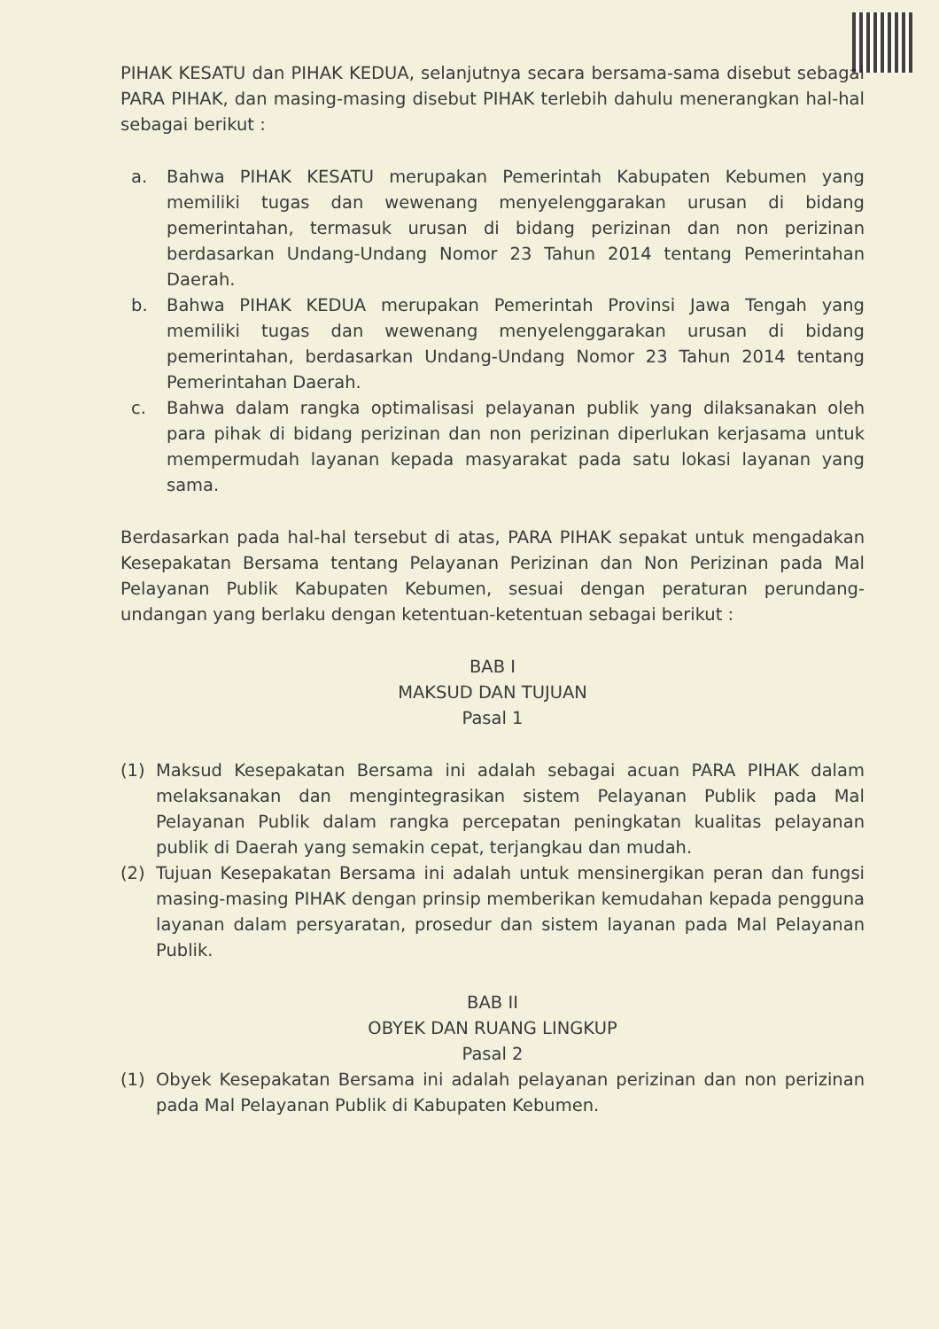PIHAK KESATU dan PIHAK KEDUA, selanjutnya secara bersama-sama disebut sebagai PARA PIHAK, dan masing-masing disebut PIHAK terlebih dahulu menerangkan hal-hal sebagai berikut :
a. Bahwa PIHAK KESATU merupakan Pemerintah Kabupaten Kebumen yang memiliki tugas dan wewenang menyelenggarakan urusan di bidang pemerintahan, termasuk urusan di bidang perizinan dan non perizinan berdasarkan Undang-Undang Nomor 23 Tahun 2014 tentang Pemerintahan Daerah.
b. Bahwa PIHAK KEDUA merupakan Pemerintah Provinsi Jawa Tengah yang memiliki tugas dan wewenang menyelenggarakan urusan di bidang pemerintahan, berdasarkan Undang-Undang Nomor 23 Tahun 2014 tentang Pemerintahan Daerah.
c. Bahwa dalam rangka optimalisasi pelayanan publik yang dilaksanakan oleh para pihak di bidang perizinan dan non perizinan diperlukan kerjasama untuk mempermudah layanan kepada masyarakat pada satu lokasi layanan yang sama.
Berdasarkan pada hal-hal tersebut di atas, PARA PIHAK sepakat untuk mengadakan Kesepakatan Bersama tentang Pelayanan Perizinan dan Non Perizinan pada Mal Pelayanan Publik Kabupaten Kebumen, sesuai dengan peraturan perundang-undangan yang berlaku dengan ketentuan-ketentuan sebagai berikut :
BAB I
MAKSUD DAN TUJUAN
Pasal 1
(1) Maksud Kesepakatan Bersama ini adalah sebagai acuan PARA PIHAK dalam melaksanakan dan mengintegrasikan sistem Pelayanan Publik pada Mal Pelayanan Publik dalam rangka percepatan peningkatan kualitas pelayanan publik di Daerah yang semakin cepat, terjangkau dan mudah.
(2) Tujuan Kesepakatan Bersama ini adalah untuk mensinergikan peran dan fungsi masing-masing PIHAK dengan prinsip memberikan kemudahan kepada pengguna layanan dalam persyaratan, prosedur dan sistem layanan pada Mal Pelayanan Publik.
BAB II
OBYEK DAN RUANG LINGKUP
Pasal 2
(1) Obyek Kesepakatan Bersama ini adalah pelayanan perizinan dan non perizinan pada Mal Pelayanan Publik di Kabupaten Kebumen.